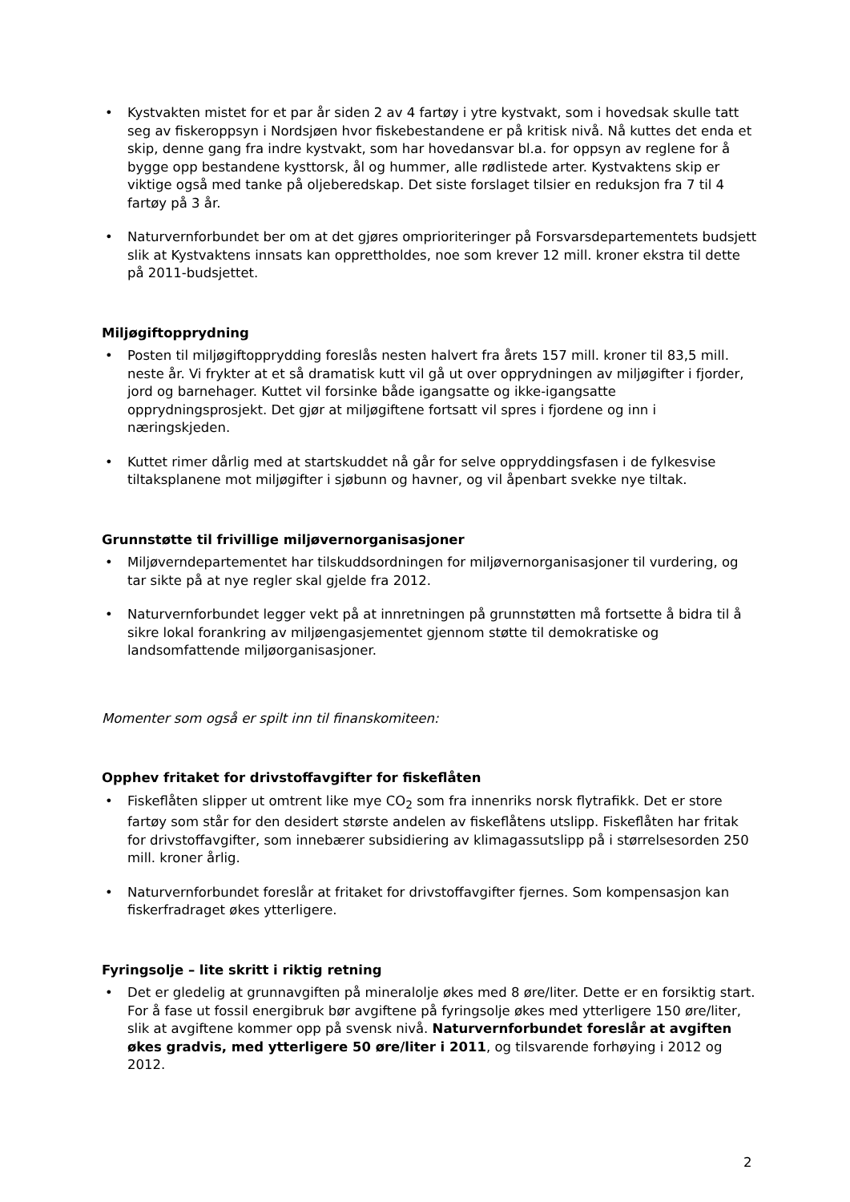• Kystvakten mistet for et par år siden 2 av 4 fartøy i ytre kystvakt, som i hovedsak skulle tatt seg av fiskeroppsyn i Nordsjøen hvor fiskebestandene er på kritisk nivå. Nå kuttes det enda et skip, denne gang fra indre kystvakt, som har hovedansvar bl.a. for oppsyn av reglene for å bygge opp bestandene kysttorsk, ål og hummer, alle rødlistede arter. Kystvaktens skip er viktige også med tanke på oljeberedskap. Det siste forslaget tilsier en reduksjon fra 7 til 4 fartøy på 3 år.
• Naturvernforbundet ber om at det gjøres omprioriteringer på Forsvarsdepartementets budsjett slik at Kystvaktens innsats kan opprettholdes, noe som krever 12 mill. kroner ekstra til dette på 2011-budsjettet.
Miljøgiftopprydning
• Posten til miljøgiftopprydding foreslås nesten halvert fra årets 157 mill. kroner til 83,5 mill. neste år. Vi frykter at et så dramatisk kutt vil gå ut over opprydningen av miljøgifter i fjorder, jord og barnehager. Kuttet vil forsinke både igangsatte og ikke-igangsatte opprydningsprosjekt. Det gjør at miljøgiftene fortsatt vil spres i fjordene og inn i næringskjeden.
• Kuttet rimer dårlig med at startskuddet nå går for selve oppryddingsfasen i de fylkesvise tiltaksplanene mot miljøgifter i sjøbunn og havner, og vil åpenbart svekke nye tiltak.
Grunnstøtte til frivillige miljøvernorganisasjoner
• Miljøverndepartementet har tilskuddsordningen for miljøvernorganisasjoner til vurdering, og tar sikte på at nye regler skal gjelde fra 2012.
• Naturvernforbundet legger vekt på at innretningen på grunnstøtten må fortsette å bidra til å sikre lokal forankring av miljøengasjementet gjennom støtte til demokratiske og landsomfattende miljøorganisasjoner.
Momenter som også er spilt inn til finanskomiteen:
Opphev fritaket for drivstoffavgifter for fiskeflåten
• Fiskeflåten slipper ut omtrent like mye CO<sub>2</sub> som fra innenriks norsk flytrafikk. Det er store fartøy som står for den desidert største andelen av fiskeflåtens utslipp. Fiskeflåten har fritak for drivstoffavgifter, som innebærer subsidiering av klimagassutslipp på i størrelsesorden 250 mill. kroner årlig.
• Naturvernforbundet foreslår at fritaket for drivstoffavgifter fjernes. Som kompensasjon kan fiskerfradraget økes ytterligere.
Fyringsolje – lite skritt i riktig retning
• Det er gledelig at grunnavgiften på mineralolje økes med 8 øre/liter. Dette er en forsiktig start. For å fase ut fossil energibruk bør avgiftene på fyringsolje økes med ytterligere 150 øre/liter, slik at avgiftene kommer opp på svensk nivå. Naturvernforbundet foreslår at avgiften økes gradvis, med ytterligere 50 øre/liter i 2011, og tilsvarende forhøying i 2012 og 2012.
2